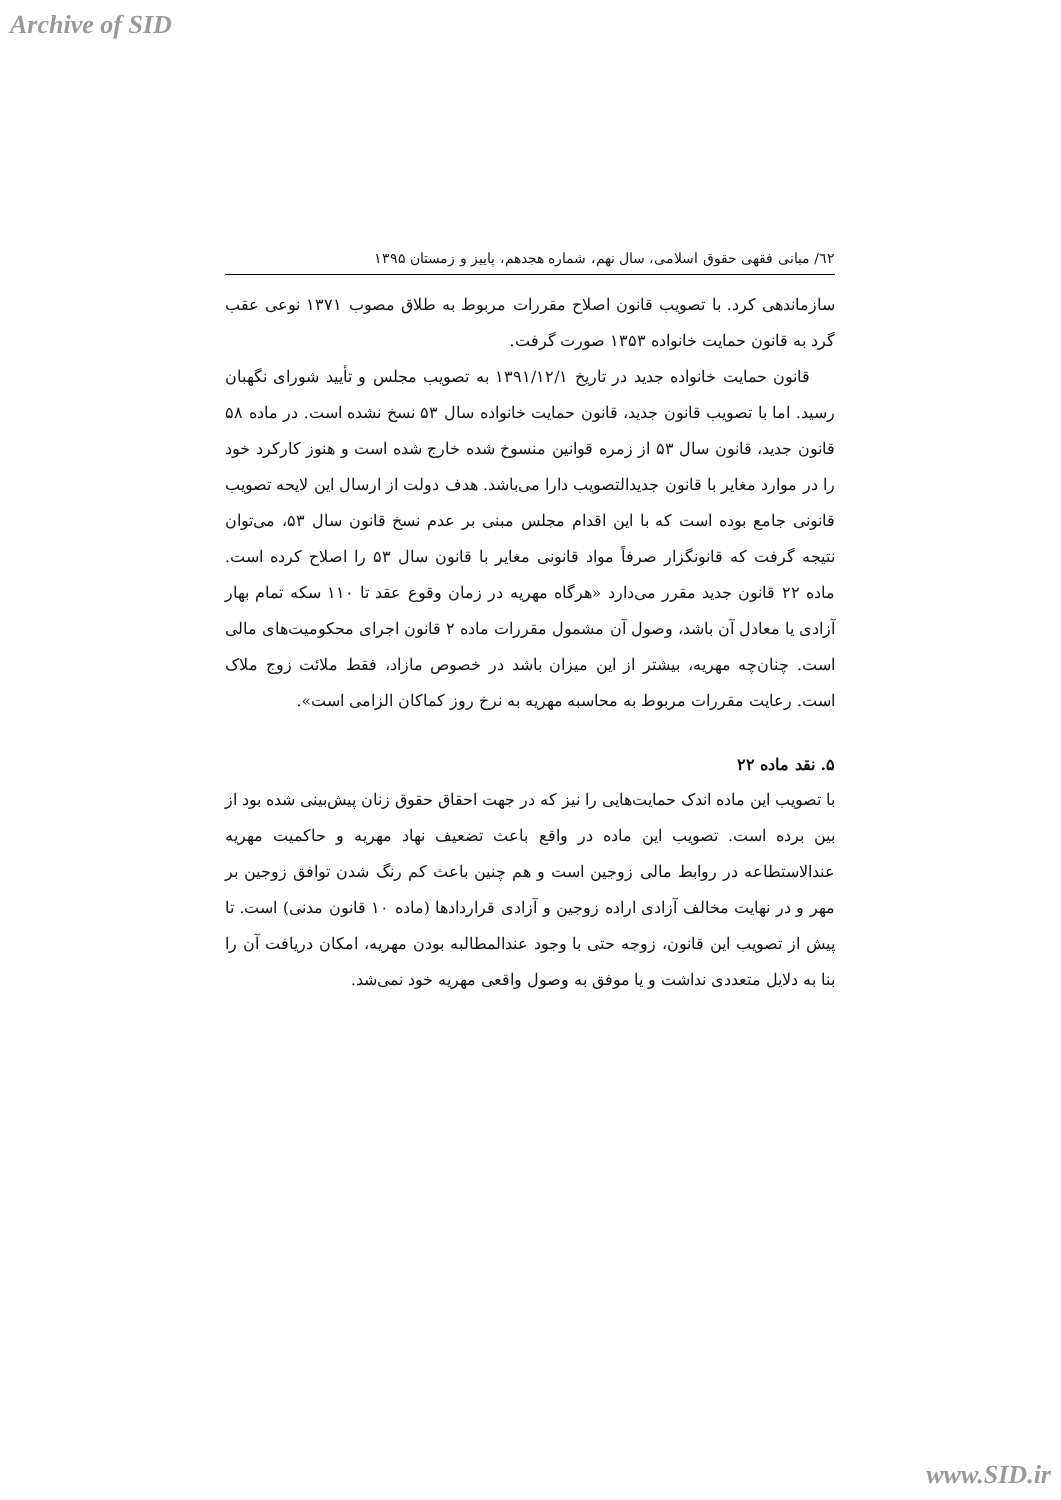Archive of SID
٦٢/ مبانی فقهی حقوق اسلامی، سال نهم، شماره هجدهم، پاییز و زمستان ۱۳۹۵
سازماندهی کرد. با تصویب قانون اصلاح مقررات مربوط به طلاق مصوب ۱۳۷۱ نوعی عقب گرد به قانون حمایت خانواده ۱۳۵۳ صورت گرفت.
قانون حمایت خانواده جدید در تاریخ ۱۳۹۱/۱۲/۱ به تصویب مجلس و تأیید شورای نگهبان رسید. اما با تصویب قانون جدید، قانون حمایت خانواده سال ۵۳ نسخ نشده است. در ماده ۵۸ قانون جدید، قانون سال ۵۳ از زمره قوانین منسوخ شده خارج شده است و هنوز کارکرد خود را در موارد مغایر با قانون جدیدالتصویب دارا می‌باشد. هدف دولت از ارسال این لایحه تصویب قانونی جامع بوده است که با این اقدام مجلس مبنی بر عدم نسخ قانون سال ۵۳، می‌توان نتیجه گرفت که قانونگزار صرفاً مواد قانونی مغایر با قانون سال ۵۳ را اصلاح کرده است. ماده ۲۲ قانون جدید مقرر می‌دارد «هرگاه مهریه در زمان وقوع عقد تا ۱۱۰ سکه تمام بهار آزادی یا معادل آن باشد، وصول آن مشمول مقررات ماده ۲ قانون اجرای محکومیت‌های مالی است. چنان‌چه مهریه، بیشتر از این میزان باشد در خصوص مازاد، فقط ملائت زوج ملاک است. رعایت مقررات مربوط به محاسبه مهریه به نرخ روز کماکان الزامی است».
۵. نقد ماده ۲۲
با تصویب این ماده اندک حمایت‌هایی را نیز که در جهت احقاق حقوق زنان پیش‌بینی شده بود از بین برده است. تصویب این ماده در واقع باعث تضعیف نهاد مهریه و حاکمیت مهریه عندالاستطاعه در روابط مالی زوجین است و هم چنین باعث کم رنگ شدن توافق زوجین بر مهر و در نهایت مخالف آزادی اراده زوجین و آزادی قراردادها (ماده ۱۰ قانون مدنی) است. تا پیش از تصویب این قانون، زوجه حتی با وجود عندالمطالبه بودن مهریه، امکان دریافت آن را بنا به دلایل متعددی نداشت و یا موفق به وصول واقعی مهریه خود نمی‌شد.
www.SID.ir